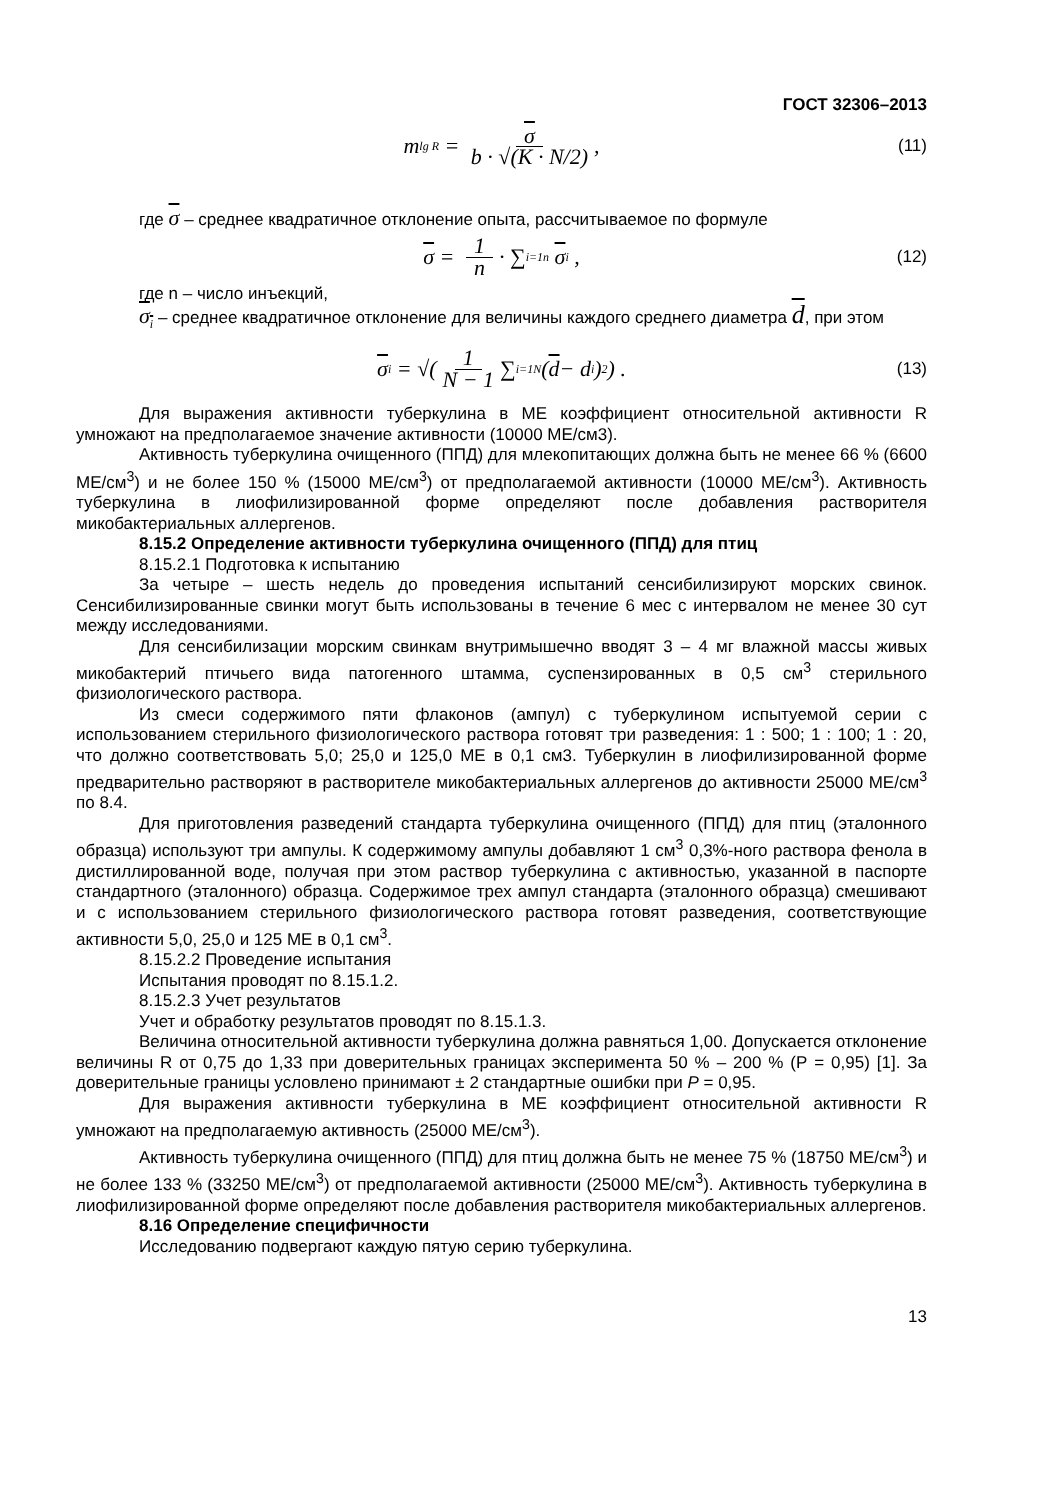ГОСТ 32306–2013
m<sub>lg R</sub> = σ b · √(K · N/2), (11)
где σ – среднее квадратичное отклонение опыта, рассчитываемое по формуле
σ = 1 n · ∑<sub>i=1</sub><sup>n</sup> σ<sub>i</sub> , (12)
где n – число инъекций,
σ<sub>i</sub> – среднее квадратичное отклонение для величины каждого среднего диаметра d, при этом
σ<sub>i</sub> = √(1 N − 1 ∑<sub>i=1</sub><sup>N</sup>(d − d<sub>i</sub>)<sup>2</sup>) . (13)
Для выражения активности туберкулина в МЕ коэффициент относительной активности R умножают на предполагаемое значение активности (10000 МЕ/см3).
Активность туберкулина очищенного (ППД) для млекопитающих должна быть не менее 66 % (6600 МЕ/см<sup>3</sup>) и не более 150 % (15000 МЕ/см<sup>3</sup>) от предполагаемой активности (10000 МЕ/см<sup>3</sup>). Активность туберкулина в лиофилизированной форме определяют после добавления растворителя микобактериальных аллергенов.
8.15.2 Определение активности туберкулина очищенного (ППД) для птиц
8.15.2.1 Подготовка к испытанию
За четыре – шесть недель до проведения испытаний сенсибилизируют морских свинок. Сенсибилизированные свинки могут быть использованы в течение 6 мес с интервалом не менее 30 сут между исследованиями.
Для сенсибилизации морским свинкам внутримышечно вводят 3 – 4 мг влажной массы живых микобактерий птичьего вида патогенного штамма, суспензированных в 0,5 см<sup>3</sup> стерильного физиологического раствора.
Из смеси содержимого пяти флаконов (ампул) с туберкулином испытуемой серии с использованием стерильного физиологического раствора готовят три разведения: 1 : 500; 1 : 100; 1 : 20, что должно соответствовать 5,0; 25,0 и 125,0 МЕ в 0,1 см3. Туберкулин в лиофилизированной форме предварительно растворяют в растворителе микобактериальных аллергенов до активности 25000 МЕ/см<sup>3</sup> по 8.4.
Для приготовления разведений стандарта туберкулина очищенного (ППД) для птиц (эталонного образца) используют три ампулы. К содержимому ампулы добавляют 1 см<sup>3</sup> 0,3%-ного раствора фенола в дистиллированной воде, получая при этом раствор туберкулина с активностью, указанной в паспорте стандартного (эталонного) образца. Содержимое трех ампул стандарта (эталонного образца) смешивают и с использованием стерильного физиологического раствора готовят разведения, соответствующие активности 5,0, 25,0 и 125 МЕ в 0,1 см<sup>3</sup>.
8.15.2.2 Проведение испытания
Испытания проводят по 8.15.1.2.
8.15.2.3 Учет результатов
Учет и обработку результатов проводят по 8.15.1.3.
Величина относительной активности туберкулина должна равняться 1,00. Допускается отклонение величины R от 0,75 до 1,33 при доверительных границах эксперимента 50 % – 200 % (Р = 0,95) [1]. За доверительные границы условлено принимают ± 2 стандартные ошибки при P = 0,95.
Для выражения активности туберкулина в МЕ коэффициент относительной активности R умножают на предполагаемую активность (25000 МЕ/см<sup>3</sup>).
Активность туберкулина очищенного (ППД) для птиц должна быть не менее 75 % (18750 МЕ/см<sup>3</sup>) и не более 133 % (33250 МЕ/см<sup>3</sup>) от предполагаемой активности (25000 МЕ/см<sup>3</sup>). Активность туберкулина в лиофилизированной форме определяют после добавления растворителя микобактериальных аллергенов.
8.16 Определение специфичности
Исследованию подвергают каждую пятую серию туберкулина.
13